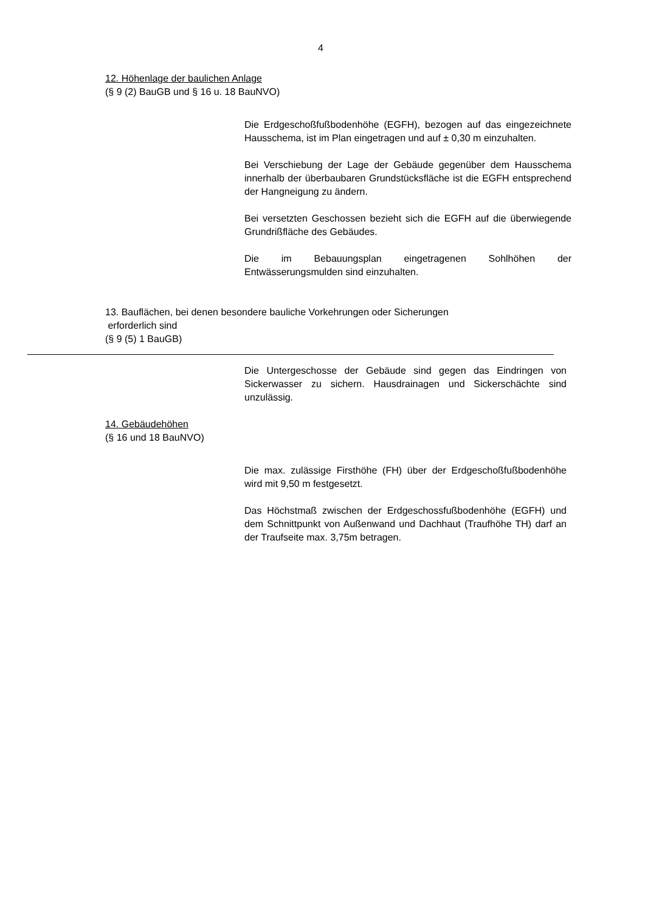4
12. Höhenlage der baulichen Anlage
(§ 9 (2) BauGB und § 16 u. 18 BauNVO)
Die Erdgeschoßfußbodenhöhe (EGFH), bezogen auf das eingezeichnete Hausschema, ist im Plan eingetragen und auf ± 0,30 m einzuhalten.
Bei Verschiebung der Lage der Gebäude gegenüber dem Hausschema innerhalb der überbaubaren Grundstücks­fläche ist die EGFH entsprechend der Hangneigung zu ändern.
Bei versetzten Geschossen bezieht sich die EGFH auf die überwiegende Grundrißfläche des Gebäudes.
Die im Bebauungsplan eingetragenen Sohlhöhen der Entwässerungsmulden sind einzuhalten.
13. Bauflächen, bei denen besondere bauliche Vorkehrungen oder Sicherungen
erforderlich sind
(§ 9 (5) 1 BauGB)
Die Untergeschosse der Gebäude sind gegen das Eindringen von Sickerwasser zu sichern. Hausdrainagen und Sickerschächte sind unzulässig.
14. Gebäudehöhen
(§ 16 und 18 BauNVO)
Die max. zulässige Firsthöhe (FH) über der Erdgeschoßfußbodenhöhe wird mit 9,50 m festgesetzt.
Das Höchstmaß zwischen der Erdgeschossfußbodenhöhe (EGFH) und dem Schnittpunkt von Außenwand und Dachhaut (Traufhöhe TH) darf an der Traufseite max. 3,75m betragen.